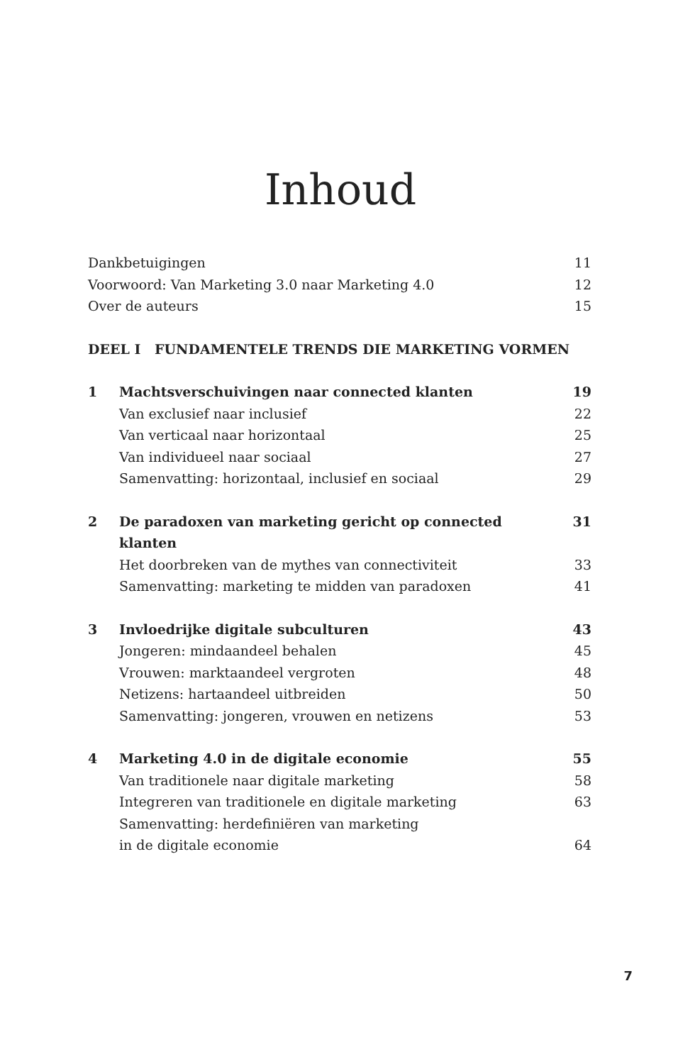Inhoud
Dankbetuigingen 11
Voorwoord: Van Marketing 3.0 naar Marketing 4.0 12
Over de auteurs 15
DEEL I FUNDAMENTELE TRENDS DIE MARKETING VORMEN
1 Machtsverschuivingen naar connected klanten 19
Van exclusief naar inclusief 22
Van verticaal naar horizontaal 25
Van individueel naar sociaal 27
Samenvatting: horizontaal, inclusief en sociaal 29
2 De paradoxen van marketing gericht op connected klanten 31
Het doorbreken van de mythes van connectiviteit 33
Samenvatting: marketing te midden van paradoxen 41
3 Invloedrijke digitale subculturen 43
Jongeren: mindaandeel behalen 45
Vrouwen: marktaandeel vergroten 48
Netizens: hartaandeel uitbreiden 50
Samenvatting: jongeren, vrouwen en netizens 53
4 Marketing 4.0 in de digitale economie 55
Van traditionele naar digitale marketing 58
Integreren van traditionele en digitale marketing 63
Samenvatting: herdefiniëren van marketing
in de digitale economie 64
7